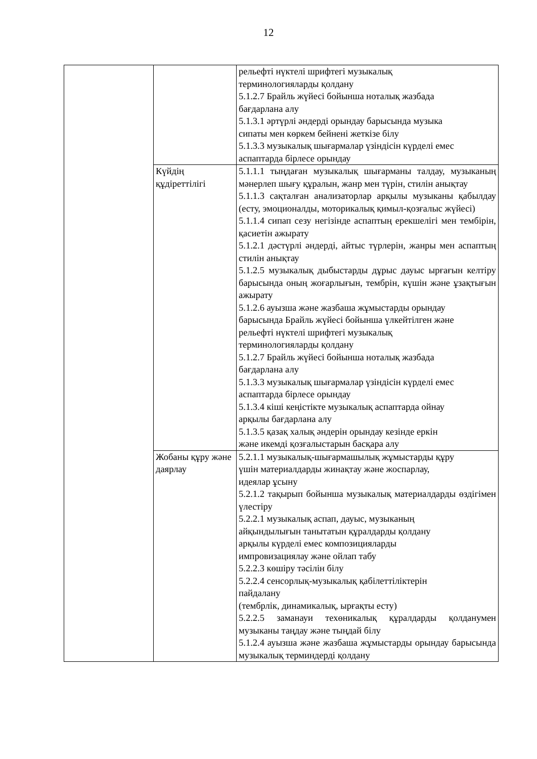12
| | | рельефті нүктелі шрифтегі музыкалық терминологияларды қолдану 5.1.2.7 Брайль жүйесі бойынша ноталық жазбада бағдарлана алу 5.1.3.1 әртүрлі әндерді орындау барысында музыка сипаты мен көркем бейнені жеткізе білу 5.1.3.3 музыкалық шығармалар үзіндісін күрделі емес аспаптарда бірлесе орындау |
| | Күйдің құдіреттілігі | 5.1.1.1 тыңдаған музыкалық шығарманы талдау, музыканың мәнерлеп шығу құралын, жанр мен түрін, стилін анықтау 5.1.1.3 сақталған анализаторлар арқылы музыканы қабылдау (есту, эмоционалды, моторикалық қимыл-қозғалыс жүйесі) 5.1.1.4 сипап сезу негізінде аспаптың ерекшелігі мен тембірін, қасиетін ажырату 5.1.2.1 дәстүрлі әндерді, айтыс түрлерін, жанры мен аспаптың стилін анықтау 5.1.2.5 музыкалық дыбыстарды дұрыс дауыс ырғағын келтіру барысында оның жоғарлығын, тембрін, күшін және ұзақтығын ажырату 5.1.2.6 ауызша және жазбаша жұмыстарды орындау барысында Брайль жүйесі бойынша үлкейтілген және рельефті нүктелі шрифтегі музыкалық терминологияларды қолдану 5.1.2.7 Брайль жүйесі бойынша ноталық жазбада бағдарлана алу 5.1.3.3 музыкалық шығармалар үзіндісін күрделі емес аспаптарда бірлесе орындау 5.1.3.4 кіші кеңістікте музыкалық аспаптарда ойнау арқылы бағдарлана алу 5.1.3.5 қазақ халық әндерін орындау кезінде еркін және икемді қозғалыстарын басқара алу |
| | Жобаны құру және даярлау | 5.2.1.1 музыкалық-шығармашылық жұмыстарды құру үшін материалдарды жинақтау және жоспарлау, идеялар ұсыну 5.2.1.2 тақырып бойынша музыкалық материалдарды өздігімен үлестіру 5.2.2.1 музыкалық аспап, дауыс, музыканың айқындылығын танытатын құралдарды қолдану арқылы күрделі емес композицияларды импровизациялау және ойлап табу 5.2.2.3 көшіру тәсілін білу 5.2.2.4 сенсорлық-музыкалық қабілеттіліктерін пайдалану (тембрлік, динамикалық, ырғақты есту) 5.2.2.5 заманауи техөникалық құралдарды қолданумен музыканы таңдау және тыңдай білу 5.1.2.4 ауызша және жазбаша жұмыстарды орындау барысында музыкалық терминдерді қолдану |